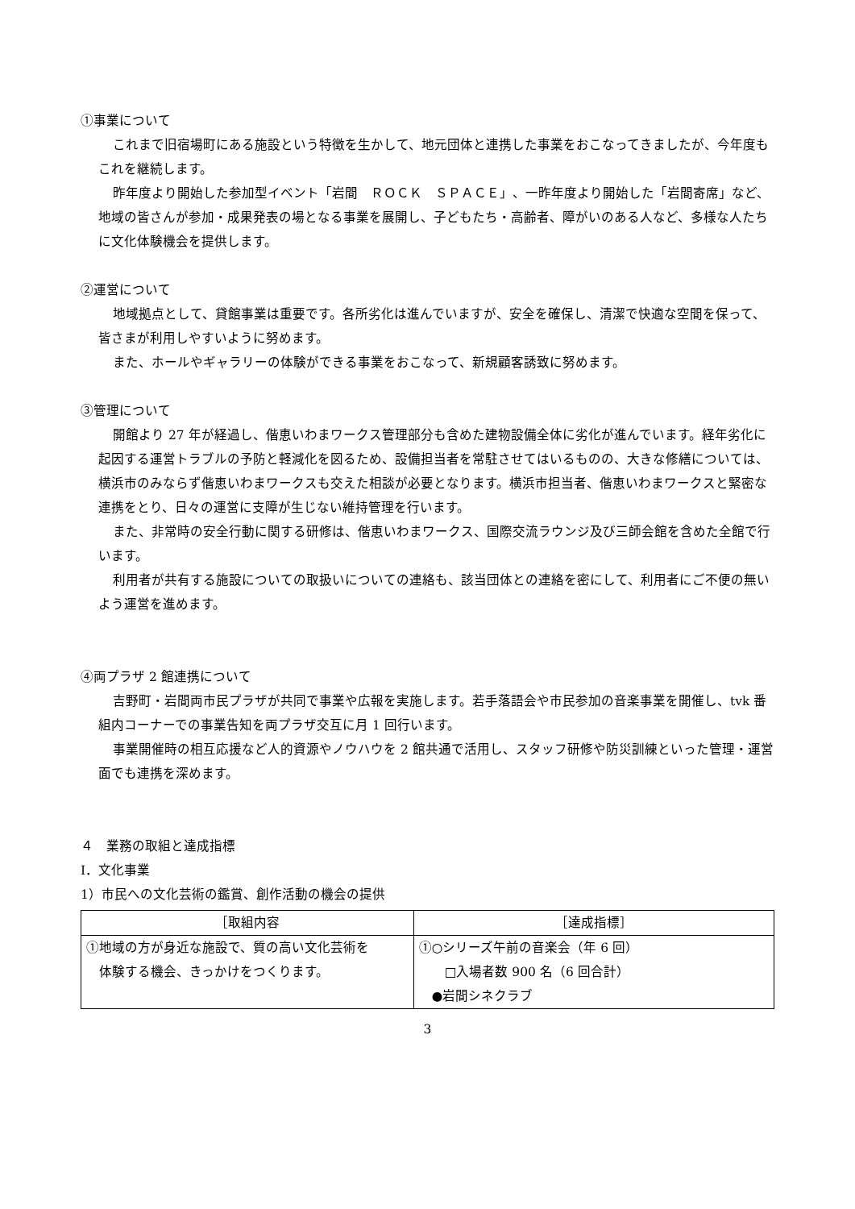①事業について
これまで旧宿場町にある施設という特徴を生かして、地元団体と連携した事業をおこなってきましたが、今年度もこれを継続します。
昨年度より開始した参加型イベント「岩間　ＲＯＣＫ　ＳＰＡＣＥ」、一昨年度より開始した「岩間寄席」など、地域の皆さんが参加・成果発表の場となる事業を展開し、子どもたち・高齢者、障がいのある人など、多様な人たちに文化体験機会を提供します。
②運営について
地域拠点として、貸館事業は重要です。各所劣化は進んでいますが、安全を確保し、清潔で快適な空間を保って、皆さまが利用しやすいように努めます。
また、ホールやギャラリーの体験ができる事業をおこなって、新規顧客誘致に努めます。
③管理について
開館より 27 年が経過し、偕恵いわまワークス管理部分も含めた建物設備全体に劣化が進んでいます。経年劣化に起因する運営トラブルの予防と軽減化を図るため、設備担当者を常駐させてはいるものの、大きな修繕については、横浜市のみならず偕恵いわまワークスも交えた相談が必要となります。横浜市担当者、偕恵いわまワークスと緊密な連携をとり、日々の運営に支障が生じない維持管理を行います。
また、非常時の安全行動に関する研修は、偕恵いわまワークス、国際交流ラウンジ及び三師会館を含めた全館で行います。
利用者が共有する施設についての取扱いについての連絡も、該当団体との連絡を密にして、利用者にご不便の無いよう運営を進めます。
④両プラザ 2 館連携について
吉野町・岩間両市民プラザが共同で事業や広報を実施します。若手落語会や市民参加の音楽事業を開催し、tvk 番組内コーナーでの事業告知を両プラザ交互に月 1 回行います。
事業開催時の相互応援など人的資源やノウハウを 2 館共通で活用し、スタッフ研修や防災訓練といった管理・運営面でも連携を深めます。
４　業務の取組と達成指標
Ⅰ．文化事業
1）市民への文化芸術の鑑賞、創作活動の機会の提供
| ［取組内容 | ［達成指標］ |
| --- | --- |
| ①地域の方が身近な施設で、質の高い文化芸術を 体験する機会、きっかけをつくります。 | ①○シリーズ午前の音楽会（年 6 回） □入場者数 900 名（6 回合計） ●岩間シネクラブ |
3